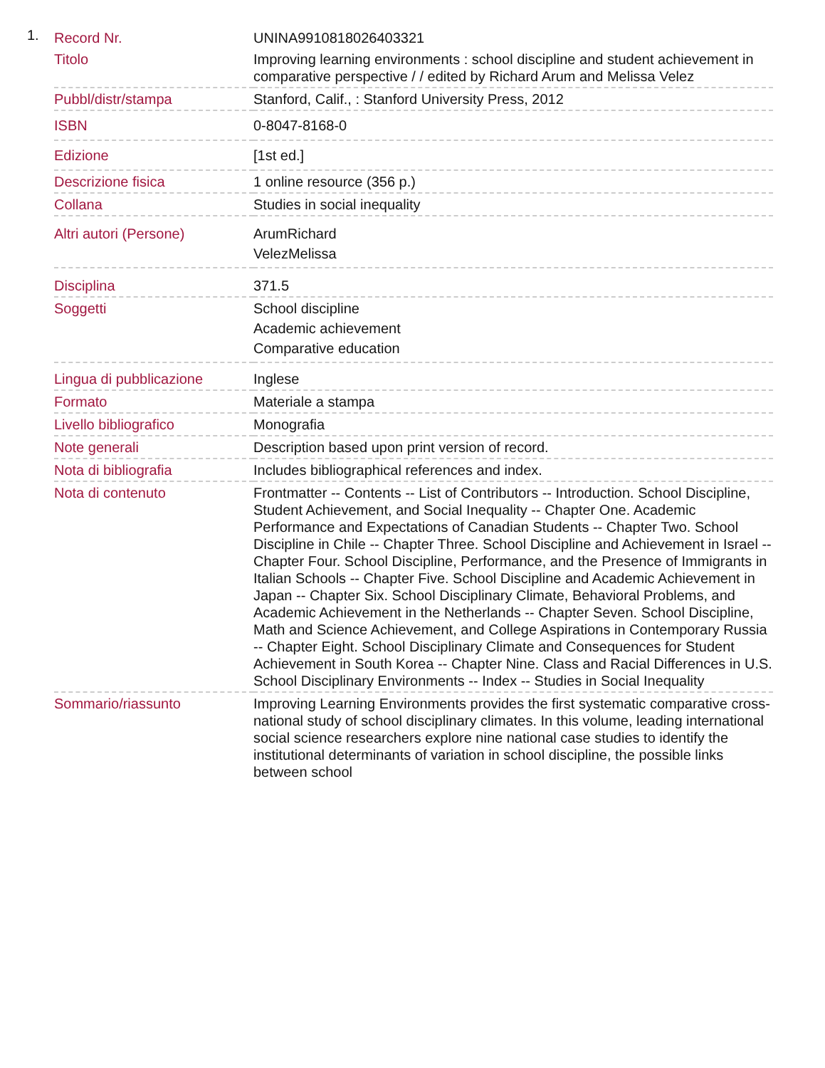1.
| Record Nr. | UNINA9910818026403321 |
| Titolo | Improving learning environments : school discipline and student achievement in comparative perspective / / edited by Richard Arum and Melissa Velez |
| Pubbl/distr/stampa | Stanford, Calif., : Stanford University Press, 2012 |
| ISBN | 0-8047-8168-0 |
| Edizione | [1st ed.] |
| Descrizione fisica | 1 online resource (356 p.) |
| Collana | Studies in social inequality |
| Altri autori (Persone) | ArumRichard VelezMelissa |
| Disciplina | 371.5 |
| Soggetti | School discipline Academic achievement Comparative education |
| Lingua di pubblicazione | Inglese |
| Formato | Materiale a stampa |
| Livello bibliografico | Monografia |
| Note generali | Description based upon print version of record. |
| Nota di bibliografia | Includes bibliographical references and index. |
| Nota di contenuto | Frontmatter -- Contents -- List of Contributors -- Introduction. School Discipline, Student Achievement, and Social Inequality -- Chapter One. Academic Performance and Expectations of Canadian Students -- Chapter Two. School Discipline in Chile -- Chapter Three. School Discipline and Achievement in Israel -- Chapter Four. School Discipline, Performance, and the Presence of Immigrants in Italian Schools -- Chapter Five. School Discipline and Academic Achievement in Japan -- Chapter Six. School Disciplinary Climate, Behavioral Problems, and Academic Achievement in the Netherlands -- Chapter Seven. School Discipline, Math and Science Achievement, and College Aspirations in Contemporary Russia -- Chapter Eight. School Disciplinary Climate and Consequences for Student Achievement in South Korea -- Chapter Nine. Class and Racial Differences in U.S. School Disciplinary Environments -- Index -- Studies in Social Inequality |
| Sommario/riassunto | Improving Learning Environments provides the first systematic comparative cross-national study of school disciplinary climates. In this volume, leading international social science researchers explore nine national case studies to identify the institutional determinants of variation in school discipline, the possible links between school |